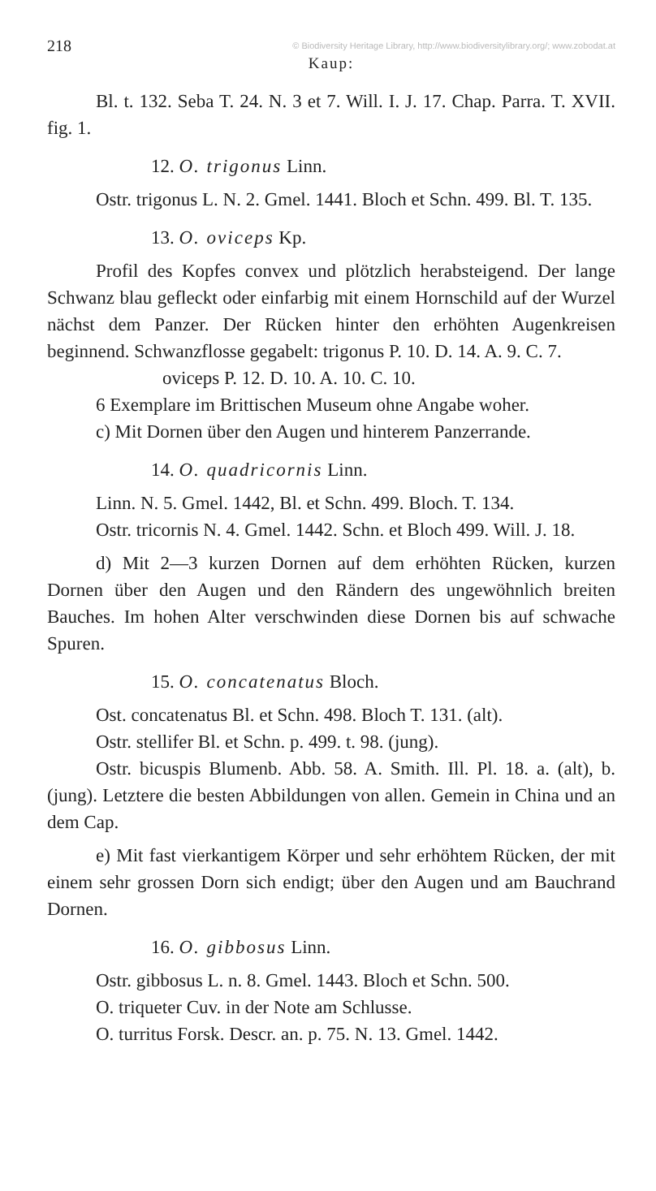218 © Biodiversity Heritage Library, http://www.biodiversitylibrary.org/; www.zobodat.at
Kaup:
Bl. t. 132. Seba T. 24. N. 3 et 7. Will. I. J. 17. Chap. Parra. T. XVII. fig. 1.
12. O. trigonus Linn.
Ostr. trigonus L. N. 2. Gmel. 1441. Bloch et Schn. 499. Bl. T. 135.
13. O. oviceps Kp.
Profil des Kopfes convex und plötzlich herabsteigend. Der lange Schwanz blau gefleckt oder einfarbig mit einem Hornschild auf der Wurzel nächst dem Panzer. Der Rücken hinter den erhöhten Augenkreisen beginnend. Schwanzflosse gegabelt: trigonus P. 10. D. 14. A. 9. C. 7.
oviceps P. 12. D. 10. A. 10. C. 10.
6 Exemplare im Brittischen Museum ohne Angabe woher.
c) Mit Dornen über den Augen und hinterem Panzerrande.
14. O. quadricornis Linn.
Linn. N. 5. Gmel. 1442, Bl. et Schn. 499. Bloch. T. 134.
Ostr. tricornis N. 4. Gmel. 1442. Schn. et Bloch 499. Will. J. 18.
d) Mit 2—3 kurzen Dornen auf dem erhöhten Rücken, kurzen Dornen über den Augen und den Rändern des ungewöhnlich breiten Bauches. Im hohen Alter verschwinden diese Dornen bis auf schwache Spuren.
15. O. concatenatus Bloch.
Ost. concatenatus Bl. et Schn. 498. Bloch T. 131. (alt).
Ostr. stellifer Bl. et Schn. p. 499. t. 98. (jung).
Ostr. bicuspis Blumenb. Abb. 58. A. Smith. Ill. Pl. 18. a. (alt), b. (jung). Letztere die besten Abbildungen von allen. Gemein in China und an dem Cap.
e) Mit fast vierkantigem Körper und sehr erhöhtem Rücken, der mit einem sehr grossen Dorn sich endigt; über den Augen und am Bauchrand Dornen.
16. O. gibbosus Linn.
Ostr. gibbosus L. n. 8. Gmel. 1443. Bloch et Schn. 500.
O. triqueter Cuv. in der Note am Schlusse.
O. turritus Forsk. Descr. an. p. 75. N. 13. Gmel. 1442.